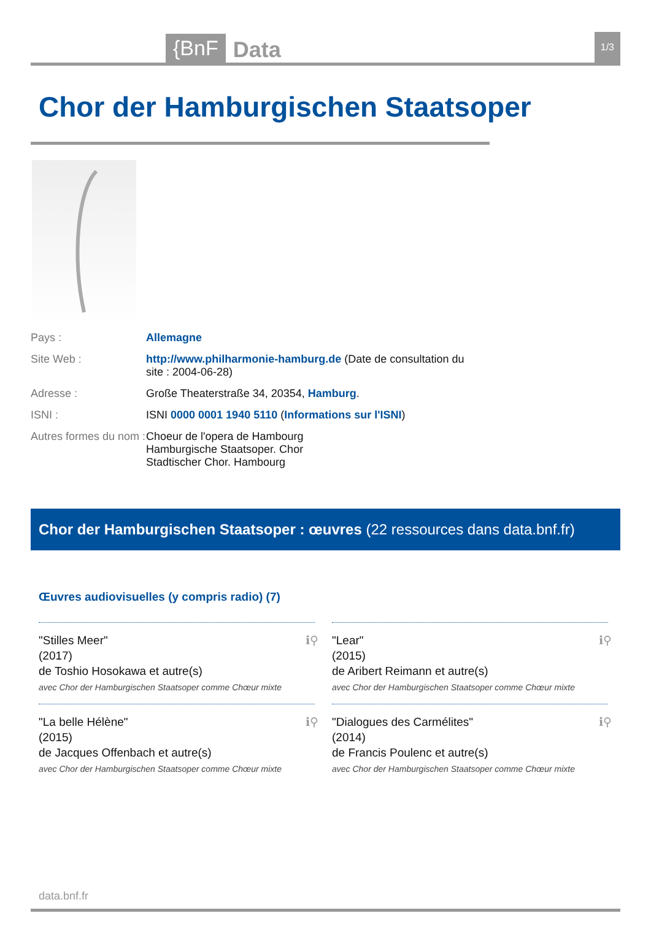{BnF Data 1/3
Chor der Hamburgischen Staatsoper
Pays : Allemagne
Site Web : http://www.philharmonie-hamburg.de (Date de consultation du site : 2004-06-28)
Adresse : Große Theaterstraße 34, 20354, Hamburg.
ISNI : ISNI 0000 0001 1940 5110 (Informations sur l'ISNI)
Autres formes du nom :
Choeur de l'opera de Hambourg
Hamburgische Staatsoper. Chor
Stadtischer Chor. Hambourg
Chor der Hamburgischen Staatsoper : œuvres (22 ressources dans data.bnf.fr)
Œuvres audiovisuelles (y compris radio) (7)
ℹ⚲ "Stilles Meer"
(2017)
de Toshio Hosokawa et autre(s)
avec Chor der Hamburgischen Staatsoper comme Chœur mixte
ℹ⚲ "Lear"
(2015)
de Aribert Reimann et autre(s)
avec Chor der Hamburgischen Staatsoper comme Chœur mixte
ℹ⚲ "La belle Hélène"
(2015)
de Jacques Offenbach et autre(s)
avec Chor der Hamburgischen Staatsoper comme Chœur mixte
ℹ⚲ "Dialogues des Carmélites"
(2014)
de Francis Poulenc et autre(s)
avec Chor der Hamburgischen Staatsoper comme Chœur mixte
data.bnf.fr